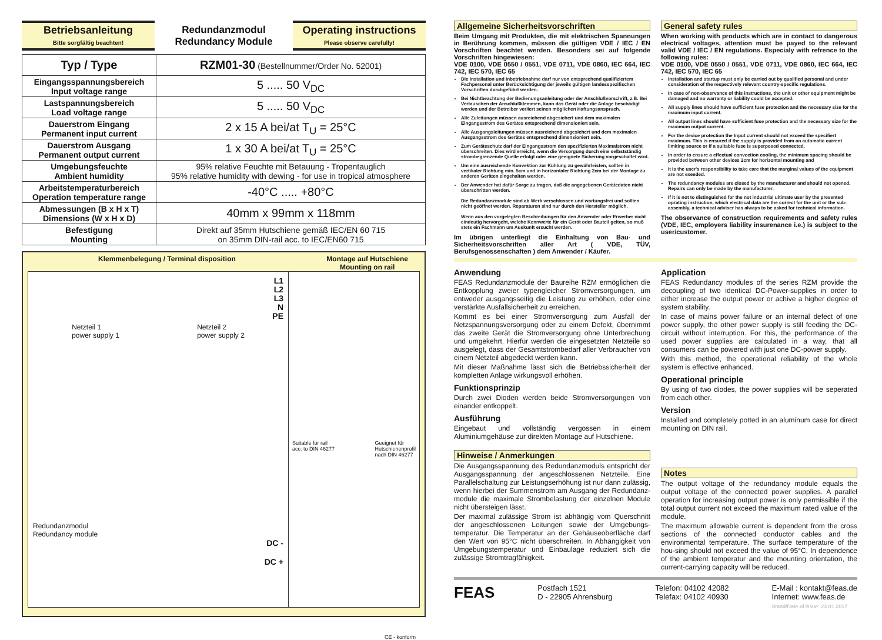Betriebsanleitung
Bitte sorgfältig beachten!
Redundanzmodul
Redundancy Module
Operating instructions
Please observe carefully!
| Typ / Type | RZM01-30 (Bestellnummer/Order No. 52001) |
| Eingangsspannungsbereich Input voltage range | 5 ..... 50 V<sub>DC</sub> |
| Lastspannungsbereich Load voltage range | 5 ..... 50 V<sub>DC</sub> |
| Dauerstrom Eingang Permanent input current | 2 x 15 A bei/at T<sub>U</sub> = 25°C |
| Dauerstrom Ausgang Permanent output current | 1 x 30 A bei/at T<sub>U</sub> = 25°C |
| Umgebungsfeuchte Ambient humidity | 95% relative Feuchte mit Betauung - Tropentauglich 95% relative humidity with dewing - for use in tropical atmosphere |
| Arbeitstemperaturbereich Operation temperature range | -40°C ..... +80°C |
| Abmessungen (B x H x T) Dimensions (W x H x D) | 40mm x 99mm x 118mm |
| Befestigung Mounting | Direkt auf 35mm Hutschiene gemäß IEC/EN 60 715 on 35mm DIN-rail acc. to IEC/EN60 715 |
Klemmenbelegung / Terminal disposition Montage auf Hutschiene
Mounting on rail
L1
L2
L3
N
PE
Netzteil 1
power supply 1 Netzteil 2
power supply 2
Redundanzmodul
Redundancy module
DC -
DC +
Suitable for rail
acc. to DIN 46277 Geeignet für
Hutschienenprofil
nach DIN 46277
CE - konform
Allgemeine Sicherheitsvorschriften
Beim Umgang mit Produkten, die mit elektrischen Spannungen in Berührung kommen, müssen die gültigen VDE / IEC / EN Vorschriften beachtet werden. Besonders sei auf folgende Vorschriften hingewiesen:
VDE 0100, VDE 0550 / 0551, VDE 0711, VDE 0860, IEC 664, IEC 742, IEC 570, IEC 65
Die Installation und Inbetriebnahme darf nur von entsprechend qualifiziertem Fachpersonal unter Berücksichtigung der jeweils gültigen landesspezifischen Vorschriften durchgeführt werden.
Bei Nichtbeachtung der Bedienungsanleitung oder der Anschlußvorschrift, z.B. Bei Vertauschen der Anschlußklemmen, kann das Gerät oder die Anlage beschädigt werden und der Betreiber verliert seinen möglichen Haftungsanspruch.
Alle Zuleitungen müssen ausreichend abgesichert und dem maximalen Eingangsstrom des Gerätes entsprechend dimensioniert sein.
Alle Ausgangsleitungen müssen ausreichend abgesichert und dem maximalen Ausgangsstrom des Gerätes entsprechend dimensioniert sein.
Zum Geräteschutz darf der Eingangsstrom den spezifizierten Maximalstrom nicht überschreiten. Dies wird erreicht, wenn die Versorgung durch eine selbstständig strombegrenzende Quelle erfolgt oder eine geeignete Sicherung vorgeschaltet wird.
Um eine ausreichende Konvektion zur Kühlung zu gewährleisten, sollten in vertikaler Richtung min. 5cm und in horizontaler Richtung 2cm bei der Montage zu anderen Geräten eingehalten werden.
Der Anwender hat dafür Sorge zu tragen, daß die angegebenen Gerätedaten nicht überschritten werden.
Die Redundanzmodule sind ab Werk verschlossen und wartungsfrei und sollten nicht geöffnet werden. Reparaturen sind nur durch den Hersteller möglich.
Wenn aus den vorgelegten Beschreibungen für den Anwender oder Erwerber nicht eindeutig hervorgeht, welche Kennwerte für ein Gerät oder Bauteil gelten, so muß stets ein Fachmann um Auskunft ersucht werden.
Im übrigen unterliegt die Einhaltung von Bau- und Sicherheitsvorschriften aller Art ( VDE, TÜV, Berufsgenossenschaften ) dem Anwender / Käufer.
General safety rules
When working with products which are in contact to dangerous electrical voltages, attention must be payed to the relevant valid VDE / IEC / EN regulations. Especialy with refrence to the following rules:
VDE 0100, VDE 0550 / 0551, VDE 0711, VDE 0860, IEC 664, IEC 742, IEC 570, IEC 65
Installation and startup must only be carried out by qualified personal and under consideration of the respectively relevant country-specific regulations.
In case of non-observance of this instructions, the unit or other equipment might be damaged and no warranty or liability could be accepted.
All supply lines should have sufficient fuse protection and the necessary size for the maximum input current.
All output lines should have sufficient fuse protection and the necessary size for the maximum output current.
For the device protection the Input current should not exceed the specifiert maximum. This is ensured if the supply is provided from an automatic current limiting source or if a suitable fuse is superposed connected.
In order to ensure a effectual convection cooling, the minimum spacing should be provided between other devices 2cm for horizontal mounting and
It is the user's responsibility to take care that the marginal values of the equipment are not exeeded.
The redundancy modules are closed by the manufacturer and should not opened. Repairs can only be made by the manufacturer.
If it is not to distinguished for the not industrial ultimate user by the presented oprating instruction, which electrical data are the correct for the unit or the sub-assembly, a technical adviser has always to be asked for technical information.
The observance of construction requirements and safety rules (VDE, IEC, employers liability insurenance i.e.) is subject to the user/customer.
Anwendung
FEAS Redundanzmodule der Baureihe RZM ermöglichen die Entkopplung zweier typengleicher Stromversorgungen, um entweder ausgangsseitig die Leistung zu erhöhen, oder eine verstärkte Ausfallsicherheit zu erreichen.
Kommt es bei einer Stromversorgung zum Ausfall der Netzspannungsversorgung oder zu einem Defekt, übernimmt das zweite Gerät die Stromversorgung ohne Unterbrechung und umgekehrt. Hierfür werden die eingesetzten Netzteile so ausgelegt, dass der Gesamtstrombedarf aller Verbraucher von einem Netzteil abgedeckt werden kann.
Mit dieser Maßnahme lässt sich die Betriebssicherheit der kompletten Anlage wirkungsvoll erhöhen.
Funktionsprinzip
Durch zwei Dioden werden beide Stromversorgungen von einander entkoppelt.
Ausführung
Eingebaut und vollständig vergossen in einem Aluminiumgehäuse zur direkten Montage auf Hutschiene.
Hinweise / Anmerkungen
Die Ausgangsspannung des Redundanzmoduls entspricht der Ausgangsspannung der angeschlossenen Netzteile. Eine Parallelschaltung zur Leistungserhöhung ist nur dann zulässig, wenn hierbei der Summenstrom am Ausgang der Redundanz-module die maximale Strombelastung der einzelnen Module nicht übersteigen lässt.
Der maximal zulässige Strom ist abhängig vom Querschnitt der angeschlossenen Leitungen sowie der Umgebungs-temperatur. Die Temperatur an der Gehäuseoberfläche darf den Wert von 95°C nicht überschreiten. In Abhängigkeit von Umgebungstemperatur und Einbaulage reduziert sich die zulässige Stromtragfähigkeit.
Application
FEAS Redundancy modules of the series RZM provide the decoupling of two identical DC-Power-supplies in order to either increase the output power or achive a higher degree of system stability.
In case of mains power failure or an internal defect of one power supply, the other power supply is still feeding the DC-circuit without interruption. For this, the performance of the used power supplies are calculated in a way, that all consumers can be powered with just one DC-power supply.
With this method, the operational reliability of the whole system is effective enhanced.
Operational principle
By using of two diodes, the power supplies will be seperated from each other.
Version
Installed and completely potted in an aluminum case for direct mounting on DIN rail.
Notes
The output voltage of the redundancy module equals the output voltage of the connected power supplies. A parallel operation for increasing output power is only permissible if the total output current not exceed the maximum rated value of the module.
The maximum allowable current is dependent from the cross sections of the connected conductor cables and the environmental temperature. The surface temperature of the hou-sing should not exceed the value of 95°C. In dependence of the ambient temperatur and the mounting orientation, the current-carrying capacity will be reduced.
FEAS
Postfach 1521
D - 22905 Ahrensburg
Telefon: 04102 42082
Telefax: 04102 40930
E-Mail : kontakt@feas.de
Internet: www.feas.de
Stand/Date of issue: 23.01.2017